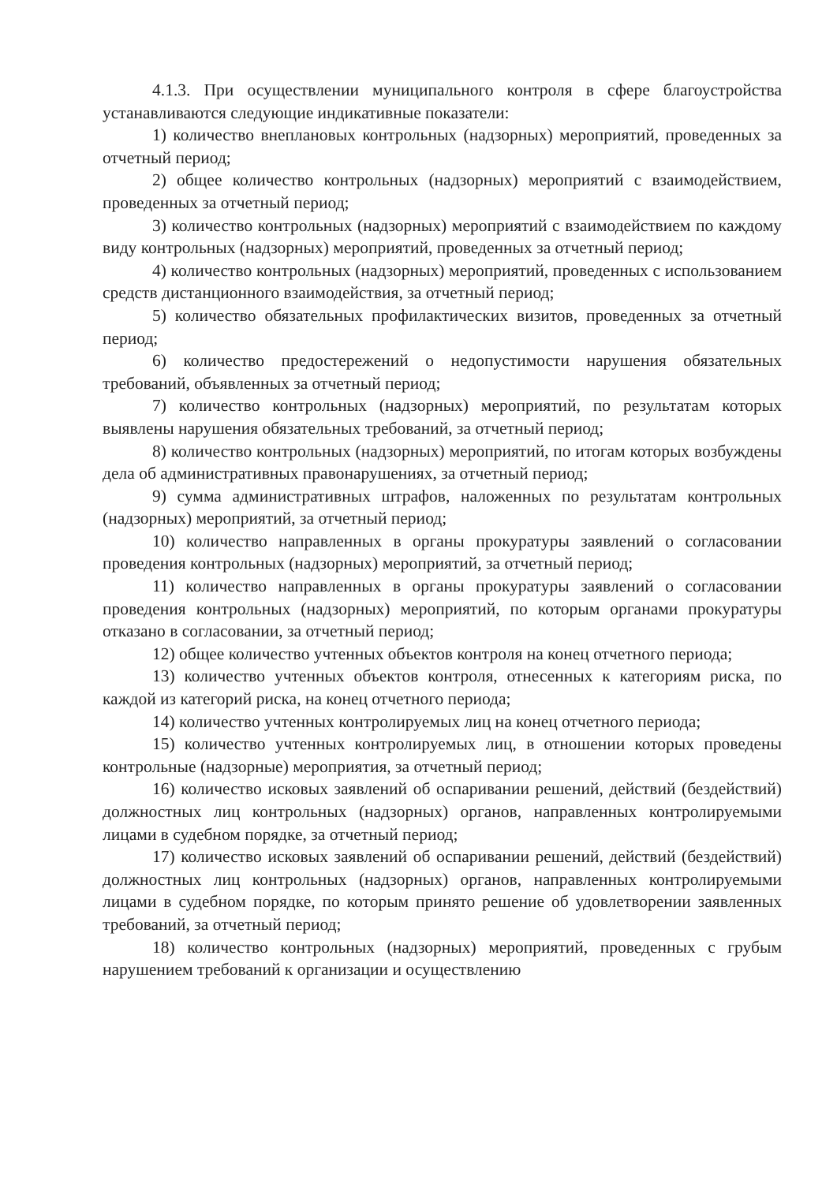4.1.3. При осуществлении муниципального контроля в сфере благоустройства устанавливаются следующие индикативные показатели:
1) количество внеплановых контрольных (надзорных) мероприятий, проведенных за отчетный период;
2) общее количество контрольных (надзорных) мероприятий с взаимодействием, проведенных за отчетный период;
3) количество контрольных (надзорных) мероприятий с взаимодействием по каждому виду контрольных (надзорных) мероприятий, проведенных за отчетный период;
4) количество контрольных (надзорных) мероприятий, проведенных с использованием средств дистанционного взаимодействия, за отчетный период;
5) количество обязательных профилактических визитов, проведенных за отчетный период;
6) количество предостережений о недопустимости нарушения обязательных требований, объявленных за отчетный период;
7) количество контрольных (надзорных) мероприятий, по результатам которых выявлены нарушения обязательных требований, за отчетный период;
8) количество контрольных (надзорных) мероприятий, по итогам которых возбуждены дела об административных правонарушениях, за отчетный период;
9) сумма административных штрафов, наложенных по результатам контрольных (надзорных) мероприятий, за отчетный период;
10) количество направленных в органы прокуратуры заявлений о согласовании проведения контрольных (надзорных) мероприятий, за отчетный период;
11) количество направленных в органы прокуратуры заявлений о согласовании проведения контрольных (надзорных) мероприятий, по которым органами прокуратуры отказано в согласовании, за отчетный период;
12) общее количество учтенных объектов контроля на конец отчетного периода;
13) количество учтенных объектов контроля, отнесенных к категориям риска, по каждой из категорий риска, на конец отчетного периода;
14) количество учтенных контролируемых лиц на конец отчетного периода;
15) количество учтенных контролируемых лиц, в отношении которых проведены контрольные (надзорные) мероприятия, за отчетный период;
16) количество исковых заявлений об оспаривании решений, действий (бездействий) должностных лиц контрольных (надзорных) органов, направленных контролируемыми лицами в судебном порядке, за отчетный период;
17) количество исковых заявлений об оспаривании решений, действий (бездействий) должностных лиц контрольных (надзорных) органов, направленных контролируемыми лицами в судебном порядке, по которым принято решение об удовлетворении заявленных требований, за отчетный период;
18) количество контрольных (надзорных) мероприятий, проведенных с грубым нарушением требований к организации и осуществлению